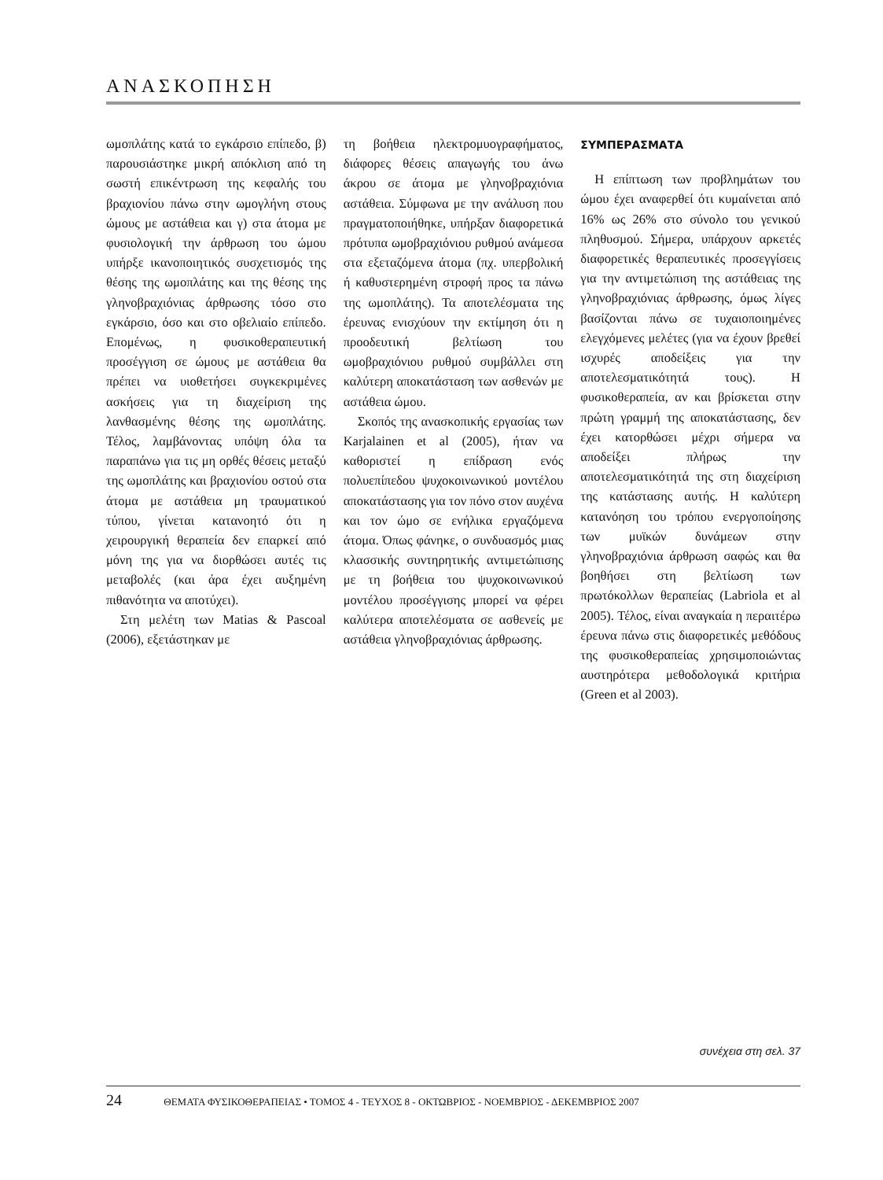ΑΝΑΣΚΟΠΗΣΗ
ωμοπλάτης κατά το εγκάρσιο επίπεδο, β) παρουσιάστηκε μικρή απόκλιση από τη σωστή επικέντρωση της κεφαλής του βραχιονίου πάνω στην ωμογλήνη στους ώμους με αστάθεια και γ) στα άτομα με φυσιολογική την άρθρωση του ώμου υπήρξε ικανοποιητικός συσχετισμός της θέσης της ωμοπλάτης και της θέσης της γληνοβραχιόνιας άρθρωσης τόσο στο εγκάρσιο, όσο και στο οβελιαίο επίπεδο. Επομένως, η φυσικοθεραπευτική προσέγγιση σε ώμους με αστάθεια θα πρέπει να υιοθετήσει συγκεκριμένες ασκήσεις για τη διαχείριση της λανθασμένης θέσης της ωμοπλάτης. Τέλος, λαμβάνοντας υπόψη όλα τα παραπάνω για τις μη ορθές θέσεις μεταξύ της ωμοπλάτης και βραχιονίου οστού στα άτομα με αστάθεια μη τραυματικού τύπου, γίνεται κατανοητό ότι η χειρουργική θεραπεία δεν επαρκεί από μόνη της για να διορθώσει αυτές τις μεταβολές (και άρα έχει αυξημένη πιθανότητα να αποτύχει).
Στη μελέτη των Matias & Pascoal (2006), εξετάστηκαν με
τη βοήθεια ηλεκτρομυογραφήματος, διάφορες θέσεις απαγωγής του άνω άκρου σε άτομα με γληνοβραχιόνια αστάθεια. Σύμφωνα με την ανάλυση που πραγματοποιήθηκε, υπήρξαν διαφορετικά πρότυπα ωμοβραχιόνιου ρυθμού ανάμεσα στα εξεταζόμενα άτομα (πχ. υπερβολική ή καθυστερημένη στροφή προς τα πάνω της ωμοπλάτης). Τα αποτελέσματα της έρευνας ενισχύουν την εκτίμηση ότι η προοδευτική βελτίωση του ωμοβραχιόνιου ρυθμού συμβάλλει στη καλύτερη αποκατάσταση των ασθενών με αστάθεια ώμου.
Σκοπός της ανασκοπικής εργασίας των Karjalainen et al (2005), ήταν να καθοριστεί η επίδραση ενός πολυεπίπεδου ψυχοκοινωνικού μοντέλου αποκατάστασης για τον πόνο στον αυχένα και τον ώμο σε ενήλικα εργαζόμενα άτομα. Όπως φάνηκε, ο συνδυασμός μιας κλασσικής συντηρητικής αντιμετώπισης με τη βοήθεια του ψυχοκοινωνικού μοντέλου προσέγγισης μπορεί να φέρει καλύτερα αποτελέσματα σε ασθενείς με αστάθεια γληνοβραχιόνιας άρθρωσης.
ΣΥΜΠΕΡΑΣΜΑΤΑ
Η επίπτωση των προβλημάτων του ώμου έχει αναφερθεί ότι κυμαίνεται από 16% ως 26% στο σύνολο του γενικού πληθυσμού. Σήμερα, υπάρχουν αρκετές διαφορετικές θεραπευτικές προσεγγίσεις για την αντιμετώπιση της αστάθειας της γληνοβραχιόνιας άρθρωσης, όμως λίγες βασίζονται πάνω σε τυχαιοποιημένες ελεγχόμενες μελέτες (για να έχουν βρεθεί ισχυρές αποδείξεις για την αποτελεσματικότητά τους). Η φυσικοθεραπεία, αν και βρίσκεται στην πρώτη γραμμή της αποκατάστασης, δεν έχει κατορθώσει μέχρι σήμερα να αποδείξει πλήρως την αποτελεσματικότητά της στη διαχείριση της κατάστασης αυτής. Η καλύτερη κατανόηση του τρόπου ενεργοποίησης των μυϊκών δυνάμεων στην γληνοβραχιόνια άρθρωση σαφώς και θα βοηθήσει στη βελτίωση των πρωτόκολλων θεραπείας (Labriola et al 2005). Τέλος, είναι αναγκαία η περαιτέρω έρευνα πάνω στις διαφορετικές μεθόδους της φυσικοθεραπείας χρησιμοποιώντας αυστηρότερα μεθοδολογικά κριτήρια (Green et al 2003).
συνέχεια στη σελ. 37
24 ΘΕΜΑΤΑ ΦΥΣΙΚΟΘΕΡΑΠΕΙΑΣ • ΤΟΜΟΣ 4 - ΤΕΥΧΟΣ 8 - ΟΚΤΩΒΡΙΟΣ - ΝΟΕΜΒΡΙΟΣ - ΔΕΚΕΜΒΡΙΟΣ 2007